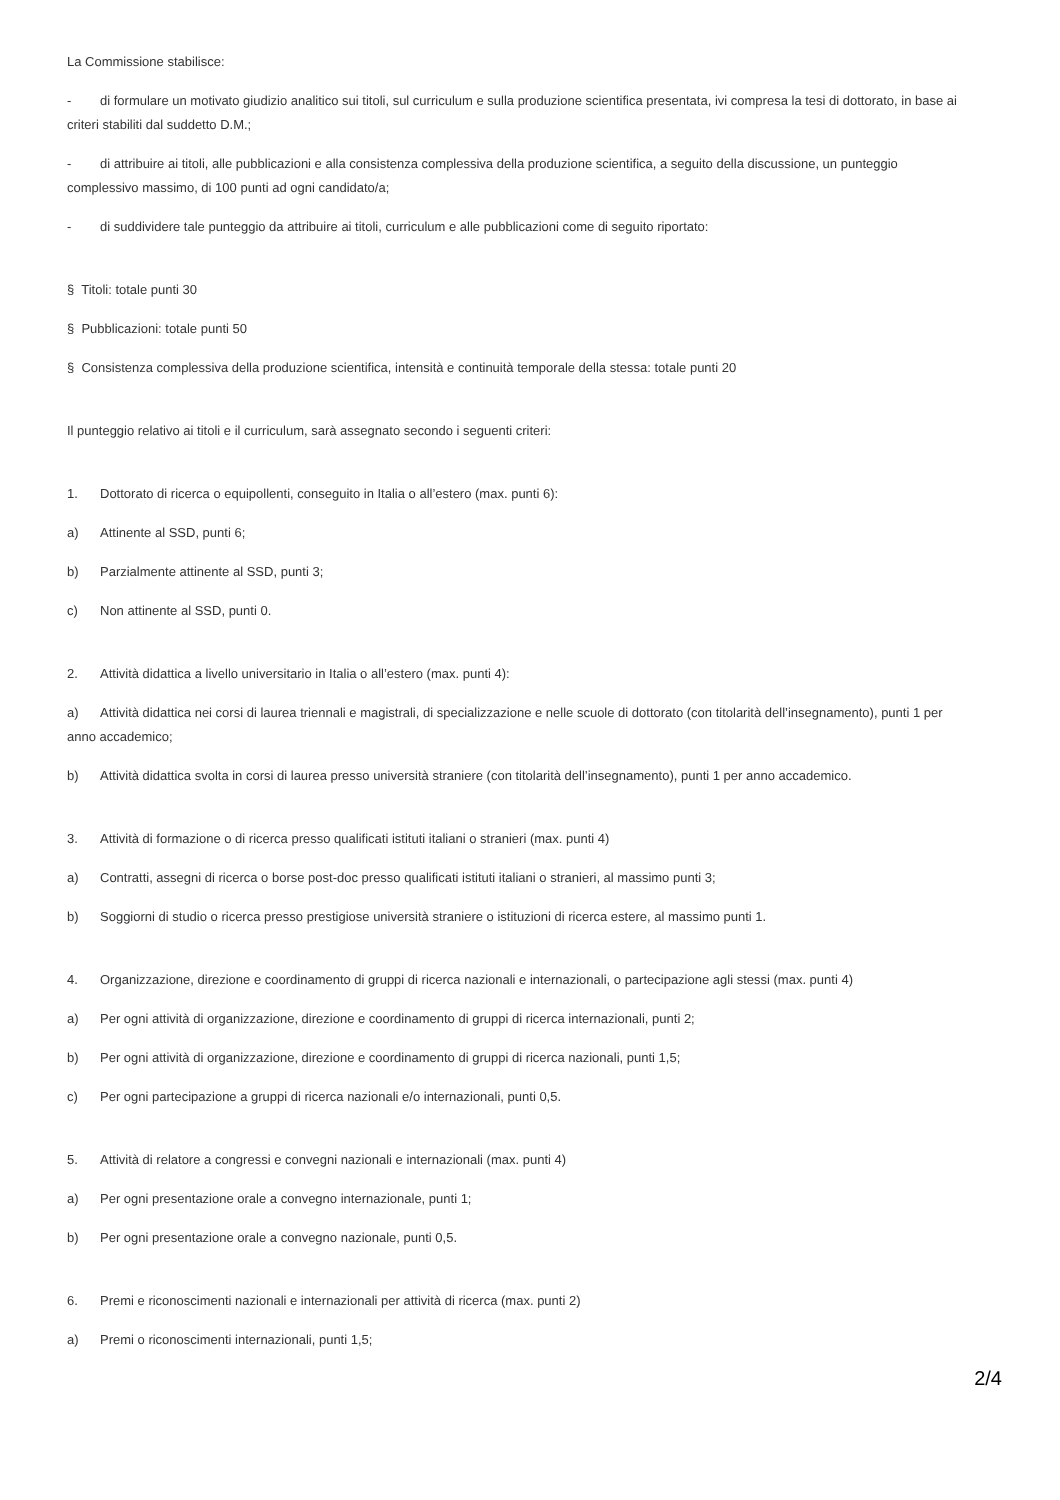La Commissione stabilisce:
- di formulare un motivato giudizio analitico sui titoli, sul curriculum e sulla produzione scientifica presentata, ivi compresa la tesi di dottorato, in base ai criteri stabiliti dal suddetto D.M.;
- di attribuire ai titoli, alle pubblicazioni e alla consistenza complessiva della produzione scientifica, a seguito della discussione, un punteggio complessivo massimo, di 100 punti ad ogni candidato/a;
- di suddividere tale punteggio da attribuire ai titoli, curriculum e alle pubblicazioni come di seguito riportato:
§ Titoli: totale punti 30
§ Pubblicazioni: totale punti 50
§ Consistenza complessiva della produzione scientifica, intensità e continuità temporale della stessa: totale punti 20
Il punteggio relativo ai titoli e il curriculum, sarà assegnato secondo i seguenti criteri:
1. Dottorato di ricerca o equipollenti, conseguito in Italia o all’estero (max. punti 6):
a) Attinente al SSD, punti 6;
b) Parzialmente attinente al SSD, punti 3;
c) Non attinente al SSD, punti 0.
2. Attività didattica a livello universitario in Italia o all’estero (max. punti 4):
a) Attività didattica nei corsi di laurea triennali e magistrali, di specializzazione e nelle scuole di dottorato (con titolarità dell’insegnamento), punti 1 per anno accademico;
b) Attività didattica svolta in corsi di laurea presso università straniere (con titolarità dell’insegnamento), punti 1 per anno accademico.
3. Attività di formazione o di ricerca presso qualificati istituti italiani o stranieri (max. punti 4)
a) Contratti, assegni di ricerca o borse post-doc presso qualificati istituti italiani o stranieri, al massimo punti 3;
b) Soggiorni di studio o ricerca presso prestigiose università straniere o istituzioni di ricerca estere, al massimo punti 1.
4. Organizzazione, direzione e coordinamento di gruppi di ricerca nazionali e internazionali, o partecipazione agli stessi (max. punti 4)
a) Per ogni attività di organizzazione, direzione e coordinamento di gruppi di ricerca internazionali, punti 2;
b) Per ogni attività di organizzazione, direzione e coordinamento di gruppi di ricerca nazionali, punti 1,5;
c) Per ogni partecipazione a gruppi di ricerca nazionali e/o internazionali, punti 0,5.
5. Attività di relatore a congressi e convegni nazionali e internazionali (max. punti 4)
a) Per ogni presentazione orale a convegno internazionale, punti 1;
b) Per ogni presentazione orale a convegno nazionale, punti 0,5.
6. Premi e riconoscimenti nazionali e internazionali per attività di ricerca (max. punti 2)
a) Premi o riconoscimenti internazionali, punti 1,5;
2/4